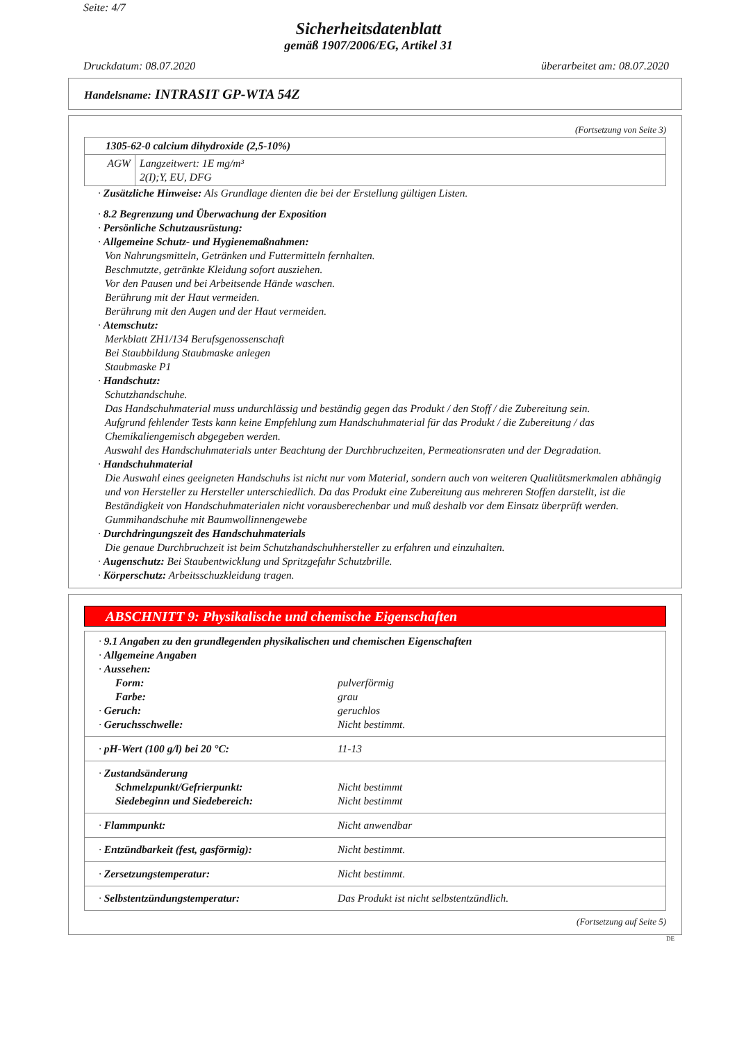Seite: 4/7
Sicherheitsdatenblatt
gemäß 1907/2006/EG, Artikel 31
Druckdatum: 08.07.2020 überarbeitet am: 08.07.2020
Handelsname: INTRASIT GP-WTA 54Z
(Fortsetzung von Seite 3)
| 1305-62-0 calcium dihydroxide (2,5-10%) | |
| AGW | Langzeitwert: 1E mg/m³ 2(I);Y, EU, DFG |
· Zusätzliche Hinweise: Als Grundlage dienten die bei der Erstellung gültigen Listen.
· 8.2 Begrenzung und Überwachung der Exposition
· Persönliche Schutzausrüstung:
· Allgemeine Schutz- und Hygienemaßnahmen:
Von Nahrungsmitteln, Getränken und Futtermitteln fernhalten.
Beschmutzte, getränkte Kleidung sofort ausziehen.
Vor den Pausen und bei Arbeitsende Hände waschen.
Berührung mit der Haut vermeiden.
Berührung mit den Augen und der Haut vermeiden.
· Atemschutz:
Merkblatt ZH1/134 Berufsgenossenschaft
Bei Staubbildung Staubmaske anlegen
Staubmaske P1
· Handschutz:
Schutzhandschuhe.
Das Handschuhmaterial muss undurchlässig und beständig gegen das Produkt / den Stoff / die Zubereitung sein.
Aufgrund fehlender Tests kann keine Empfehlung zum Handschuhmaterial für das Produkt / die Zubereitung / das Chemikaliengemisch abgegeben werden.
Auswahl des Handschuhmaterials unter Beachtung der Durchbruchzeiten, Permeationsraten und der Degradation.
· Handschuhmaterial
Die Auswahl eines geeigneten Handschuhs ist nicht nur vom Material, sondern auch von weiteren Qualitätsmerkmalen abhängig und von Hersteller zu Hersteller unterschiedlich. Da das Produkt eine Zubereitung aus mehreren Stoffen darstellt, ist die Beständigkeit von Handschuhmaterialen nicht vorausberechenbar und muß deshalb vor dem Einsatz überprüft werden.
Gummihandschuhe mit Baumwollinnengewebe
· Durchdringungszeit des Handschuhmaterials
Die genaue Durchbruchzeit ist beim Schutzhandschuhhersteller zu erfahren und einzuhalten.
· Augenschutz: Bei Staubentwicklung und Spritzgefahr Schutzbrille.
· Körperschutz: Arbeitsschuzkleidung tragen.
ABSCHNITT 9: Physikalische und chemische Eigenschaften
| · 9.1 Angaben zu den grundlegenden physikalischen und chemischen Eigenschaften | |
| · Allgemeine Angaben | |
| · Aussehen: | |
| Form: | pulverförmig |
| Farbe: | grau |
| · Geruch: | geruchlos |
| · Geruchsschwelle: | Nicht bestimmt. |
| · pH-Wert (100 g/l) bei 20 °C: | 11-13 |
| · Zustandsänderung | |
| Schmelzpunkt/Gefrierpunkt: | Nicht bestimmt |
| Siedebeginn und Siedebereich: | Nicht bestimmt |
| · Flammpunkt: | Nicht anwendbar |
| · Entzündbarkeit (fest, gasförmig): | Nicht bestimmt. |
| · Zersetzungstemperatur: | Nicht bestimmt. |
| · Selbstentzündungstemperatur: | Das Produkt ist nicht selbstentzündlich. |
(Fortsetzung auf Seite 5)
DE